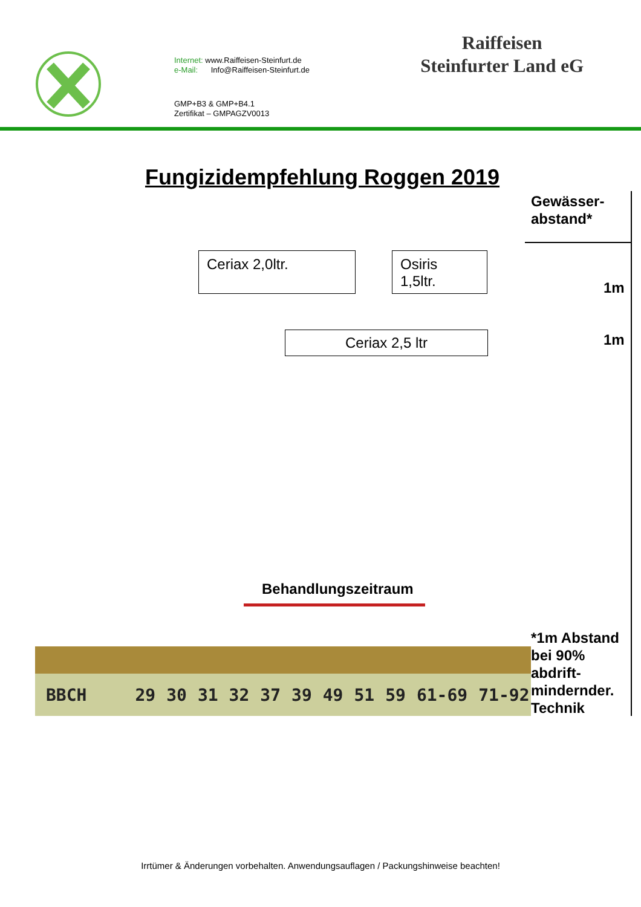Internet: www.Raiffeisen-Steinfurt.de
e-Mail: Info@Raiffeisen-Steinfurt.de
GMP+B3 & GMP+B4.1
Zertifikat – GMPAGZV0013
Raiffeisen
Steinfurter Land eG
Fungizidempfehlung Roggen 2019
Gewässer-
abstand*
Ceriax 2,0ltr.
Osiris
1,5ltr.
1m
Ceriax 2,5 ltr 1m
Behandlungszeitraum
BBCH 29 30 31 32 37 39 49 51 59 61-69 71-92
*1m Abstand
bei 90%
abdrift-
mindernder.
Technik
Irrtümer & Änderungen vorbehalten. Anwendungsauflagen / Packungshinweise beachten!